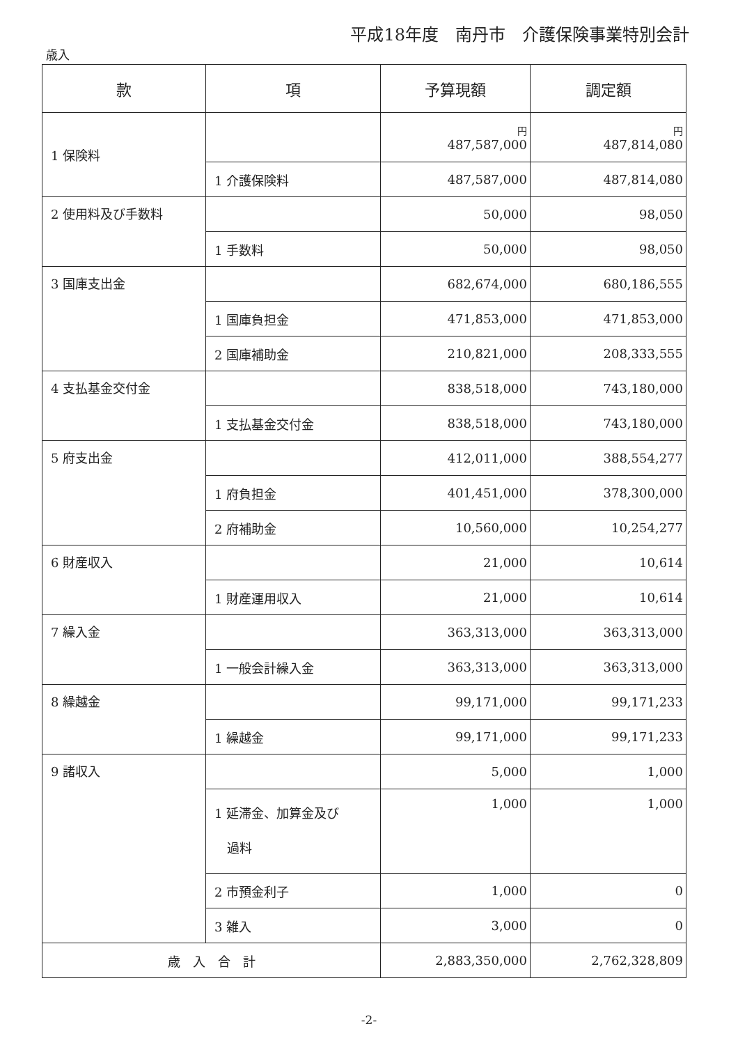平成18年度　南丹市　介護保険事業特別会計
歳入
| 款 | 項 | 予算現額 | 調定額 |
| --- | --- | --- | --- |
| 1 保険料 | | 円 487,587,000 | 円 487,814,080 |
| | 1 介護保険料 | 487,587,000 | 487,814,080 |
| 2 使用料及び手数料 | | 50,000 | 98,050 |
| | 1 手数料 | 50,000 | 98,050 |
| 3 国庫支出金 | | 682,674,000 | 680,186,555 |
| | 1 国庫負担金 | 471,853,000 | 471,853,000 |
| | 2 国庫補助金 | 210,821,000 | 208,333,555 |
| 4 支払基金交付金 | | 838,518,000 | 743,180,000 |
| | 1 支払基金交付金 | 838,518,000 | 743,180,000 |
| 5 府支出金 | | 412,011,000 | 388,554,277 |
| | 1 府負担金 | 401,451,000 | 378,300,000 |
| | 2 府補助金 | 10,560,000 | 10,254,277 |
| 6 財産収入 | | 21,000 | 10,614 |
| | 1 財産運用収入 | 21,000 | 10,614 |
| 7 繰入金 | | 363,313,000 | 363,313,000 |
| | 1 一般会計繰入金 | 363,313,000 | 363,313,000 |
| 8 繰越金 | | 99,171,000 | 99,171,233 |
| | 1 繰越金 | 99,171,000 | 99,171,233 |
| 9 諸収入 | | 5,000 | 1,000 |
| | 1 延滞金、加算金及び 過料 | 1,000 | 1,000 |
| | 2 市預金利子 | 1,000 | 0 |
| | 3 雑入 | 3,000 | 0 |
| 歳 入 合 計 | | 2,883,350,000 | 2,762,328,809 |
-2-